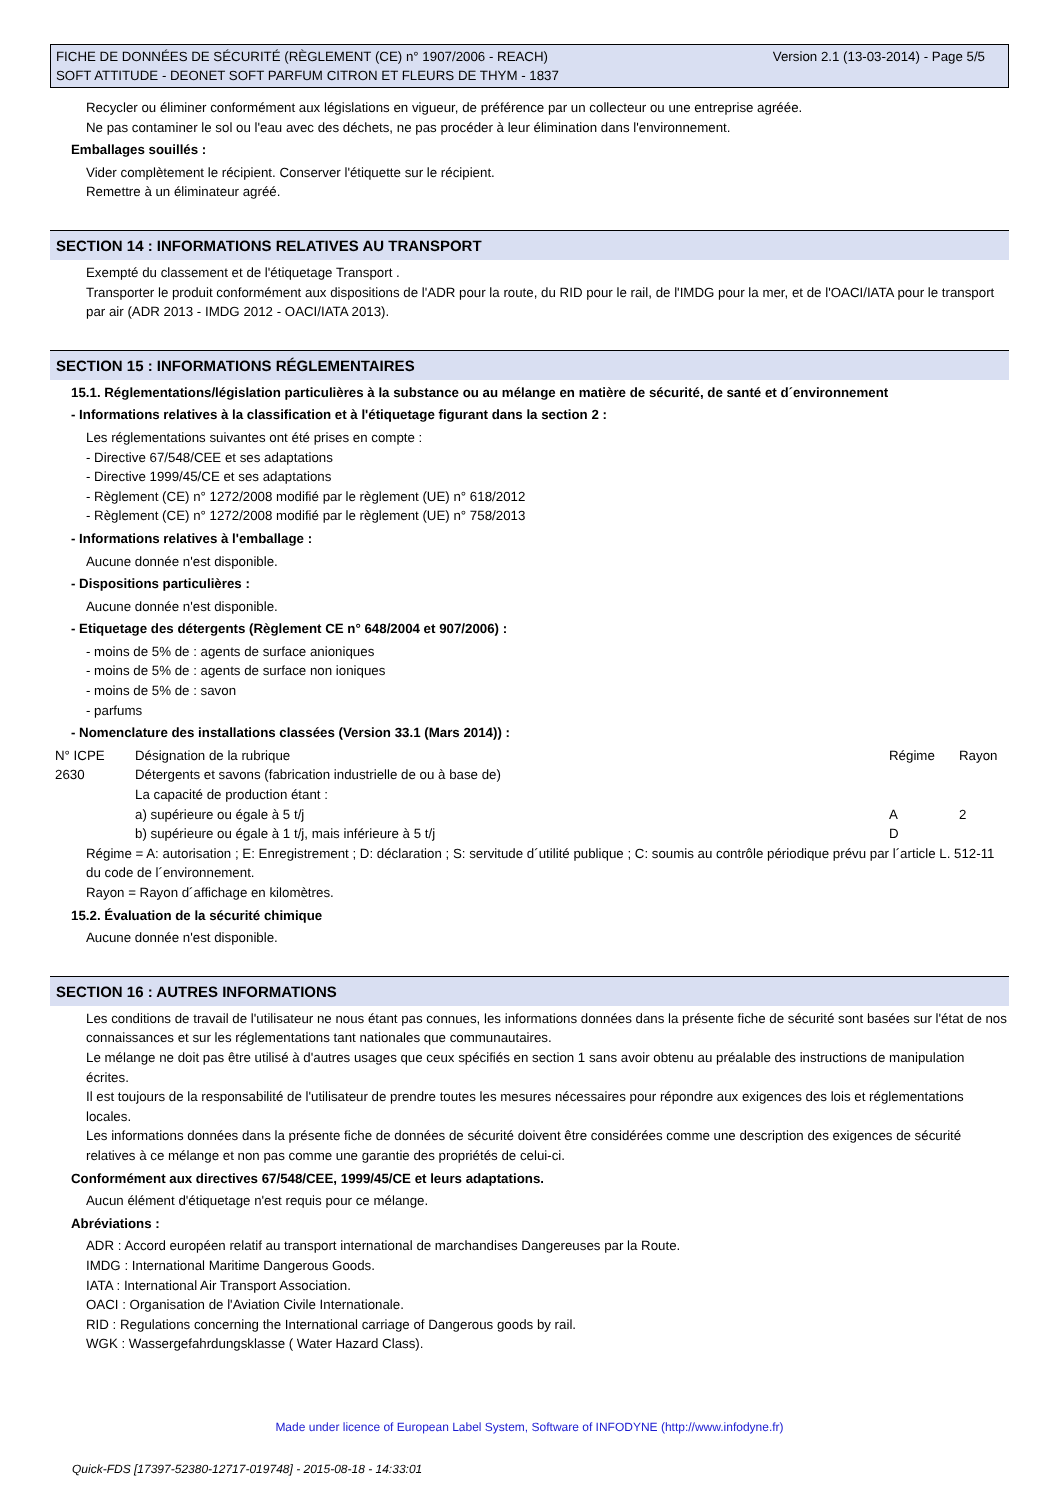Version 2.1 (13-03-2014) - Page 5/5 FICHE DE DONNÉES DE SÉCURITÉ (RÈGLEMENT (CE) n° 1907/2006 - REACH)
SOFT ATTITUDE - DEONET SOFT PARFUM CITRON ET FLEURS DE THYM - 1837
Recycler ou éliminer conformément aux législations en vigueur, de préférence par un collecteur ou une entreprise agréée.
Ne pas contaminer le sol ou l'eau avec des déchets, ne pas procéder à leur élimination dans l'environnement.
Emballages souillés :
Vider complètement le récipient. Conserver l'étiquette sur le récipient.
Remettre à un éliminateur agréé.
SECTION 14 : INFORMATIONS RELATIVES AU TRANSPORT
Exempté du classement et de l'étiquetage Transport .
Transporter le produit conformément aux dispositions de l'ADR pour la route, du RID pour le rail, de l'IMDG pour la mer, et de l'OACI/IATA pour le transport par air (ADR 2013 - IMDG 2012 - OACI/IATA 2013).
SECTION 15 : INFORMATIONS RÉGLEMENTAIRES
15.1. Réglementations/législation particulières à la substance ou au mélange en matière de sécurité, de santé et d´environnement
- Informations relatives à la classification et à l'étiquetage figurant dans la section 2 :
Les réglementations suivantes ont été prises en compte :
- Directive 67/548/CEE et ses adaptations
- Directive 1999/45/CE et ses adaptations
- Règlement (CE) n° 1272/2008 modifié par le règlement (UE) n° 618/2012
- Règlement (CE) n° 1272/2008 modifié par le règlement (UE) n° 758/2013
- Informations relatives à l'emballage :
Aucune donnée n'est disponible.
- Dispositions particulières :
Aucune donnée n'est disponible.
- Etiquetage des détergents (Règlement CE n° 648/2004 et 907/2006) :
- moins de 5% de : agents de surface anioniques
- moins de 5% de : agents de surface non ioniques
- moins de 5% de : savon
- parfums
- Nomenclature des installations classées (Version 33.1 (Mars 2014)) :
| N° ICPE | Désignation de la rubrique | Régime | Rayon |
| 2630 | Détergents et savons (fabrication industrielle de ou à base de) | | |
| | La capacité de production étant : | | |
| | a) supérieure ou égale à 5 t/j | A | 2 |
| | b) supérieure ou égale à 1 t/j, mais inférieure à 5 t/j | D | |
Régime = A: autorisation ; E: Enregistrement ; D: déclaration ; S: servitude d´utilité publique ; C: soumis au contrôle périodique prévu par l´article L. 512-11 du code de l´environnement.
Rayon = Rayon d´affichage en kilomètres.
15.2. Évaluation de la sécurité chimique
Aucune donnée n'est disponible.
SECTION 16 : AUTRES INFORMATIONS
Les conditions de travail de l'utilisateur ne nous étant pas connues, les informations données dans la présente fiche de sécurité sont basées sur l'état de nos connaissances et sur les réglementations tant nationales que communautaires.
Le mélange ne doit pas être utilisé à d'autres usages que ceux spécifiés en section 1 sans avoir obtenu au préalable des instructions de manipulation écrites.
Il est toujours de la responsabilité de l'utilisateur de prendre toutes les mesures nécessaires pour répondre aux exigences des lois et réglementations locales.
Les informations données dans la présente fiche de données de sécurité doivent être considérées comme une description des exigences de sécurité relatives à ce mélange et non pas comme une garantie des propriétés de celui-ci.
Conformément aux directives 67/548/CEE, 1999/45/CE et leurs adaptations.
Aucun élément d'étiquetage n'est requis pour ce mélange.
Abréviations :
ADR : Accord européen relatif au transport international de marchandises Dangereuses par la Route.
IMDG : International Maritime Dangerous Goods.
IATA : International Air Transport Association.
OACI : Organisation de l'Aviation Civile Internationale.
RID : Regulations concerning the International carriage of Dangerous goods by rail.
WGK : Wassergefahrdungsklasse ( Water Hazard Class).
Made under licence of European Label System, Software of INFODYNE (http://www.infodyne.fr)
Quick-FDS [17397-52380-12717-019748] - 2015-08-18 - 14:33:01